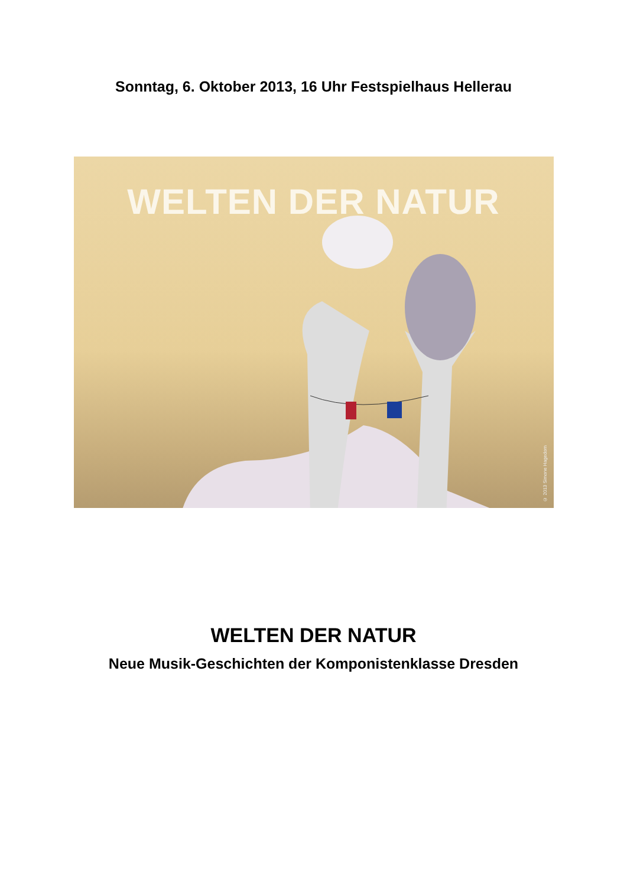Sonntag, 6. Oktober 2013, 16 Uhr Festspielhaus Hellerau
WELTEN DER NATUR
© 2013 Simone Hagedorn
WELTEN DER NATUR
Neue Musik-Geschichten der Komponistenklasse Dresden